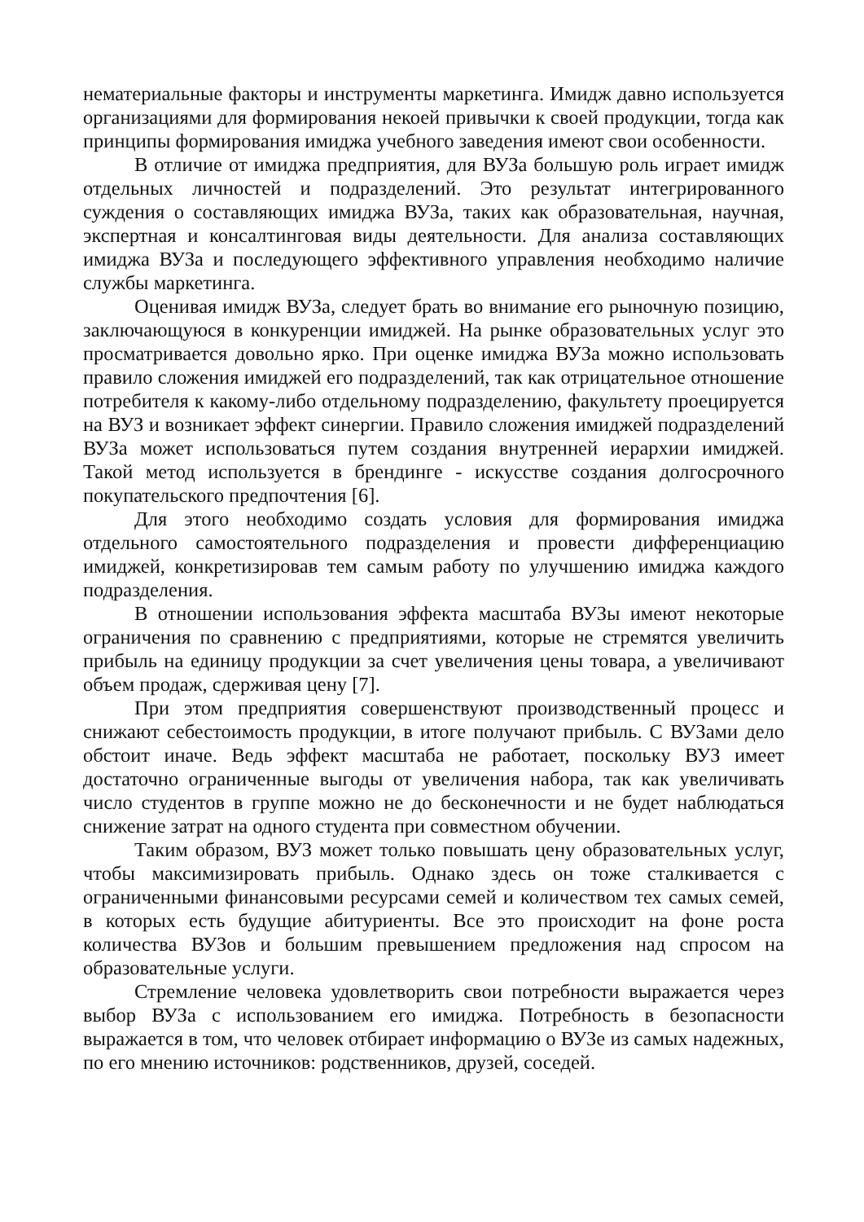нематериальные факторы и инструменты маркетинга. Имидж давно используется организациями для формирования некоей привычки к своей продукции, тогда как принципы формирования имиджа учебного заведения имеют свои особенности.
В отличие от имиджа предприятия, для ВУЗа большую роль играет имидж отдельных личностей и подразделений. Это результат интегрированного суждения о составляющих имиджа ВУЗа, таких как образовательная, научная, экспертная и консалтинговая виды деятельности. Для анализа составляющих имиджа ВУЗа и последующего эффективного управления необходимо наличие службы маркетинга.
Оценивая имидж ВУЗа, следует брать во внимание его рыночную позицию, заключающуюся в конкуренции имиджей. На рынке образовательных услуг это просматривается довольно ярко. При оценке имиджа ВУЗа можно использовать правило сложения имиджей его подразделений, так как отрицательное отношение потребителя к какому-либо отдельному подразделению, факультету проецируется на ВУЗ и возникает эффект синергии. Правило сложения имиджей подразделений ВУЗа может использоваться путем создания внутренней иерархии имиджей. Такой метод используется в брендинге - искусстве создания долгосрочного покупательского предпочтения [6].
Для этого необходимо создать условия для формирования имиджа отдельного самостоятельного подразделения и провести дифференциацию имиджей, конкретизировав тем самым работу по улучшению имиджа каждого подразделения.
В отношении использования эффекта масштаба ВУЗы имеют некоторые ограничения по сравнению с предприятиями, которые не стремятся увеличить прибыль на единицу продукции за счет увеличения цены товара, а увеличивают объем продаж, сдерживая цену [7].
При этом предприятия совершенствуют производственный процесс и снижают себестоимость продукции, в итоге получают прибыль. С ВУЗами дело обстоит иначе. Ведь эффект масштаба не работает, поскольку ВУЗ имеет достаточно ограниченные выгоды от увеличения набора, так как увеличивать число студентов в группе можно не до бесконечности и не будет наблюдаться снижение затрат на одного студента при совместном обучении.
Таким образом, ВУЗ может только повышать цену образовательных услуг, чтобы максимизировать прибыль. Однако здесь он тоже сталкивается с ограниченными финансовыми ресурсами семей и количеством тех самых семей, в которых есть будущие абитуриенты. Все это происходит на фоне роста количества ВУЗов и большим превышением предложения над спросом на образовательные услуги.
Стремление человека удовлетворить свои потребности выражается через выбор ВУЗа с использованием его имиджа. Потребность в безопасности выражается в том, что человек отбирает информацию о ВУЗе из самых надежных, по его мнению источников: родственников, друзей, соседей.